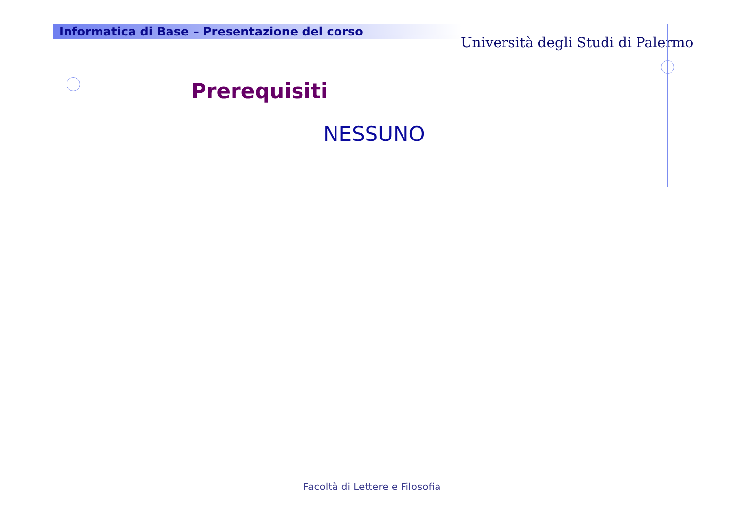Informatica di Base – Presentazione del corso
Università degli Studi di Palermo
Prerequisiti
NESSUNO
Facoltà di Lettere e Filosofia